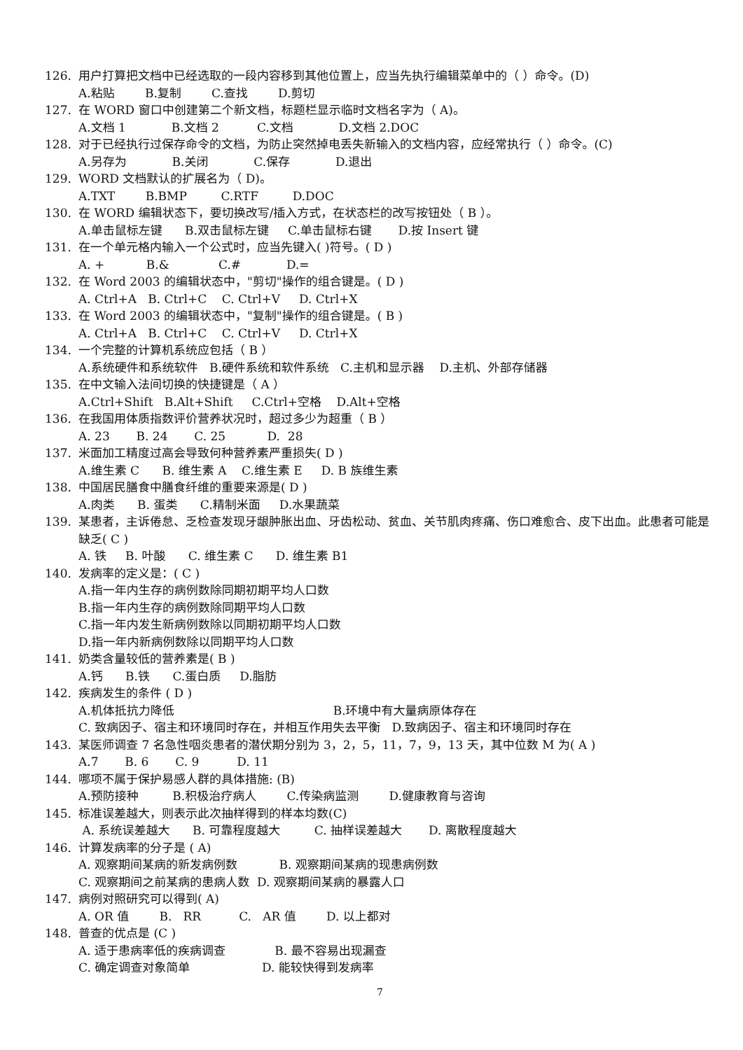126. 用户打算把文档中已经选取的一段内容移到其他位置上，应当先执行编辑菜单中的（ ）命令。(D)
A.粘贴 B.复制 C.查找 D.剪切
127. 在 WORD 窗口中创建第二个新文档，标题栏显示临时文档名字为（ A)。
A.文档 1 B.文档 2 C.文档 D.文档 2.DOC
128. 对于已经执行过保存命令的文档，为防止突然掉电丢失新输入的文档内容，应经常执行（ ）命令。(C)
A.另存为 B.关闭 C.保存 D.退出
129. WORD 文档默认的扩展名为（ D)。
A.TXT B.BMP C.RTF D.DOC
130. 在 WORD 编辑状态下，要切换改写/插入方式，在状态栏的改写按钮处（ B ）。
A.单击鼠标左键 B.双击鼠标左键 C.单击鼠标右键 D.按 Insert 键
131. 在一个单元格内输入一个公式时，应当先键入( )符号。( D )
A. + B.& C.# D.=
132. 在 Word 2003 的编辑状态中，"剪切"操作的组合键是。( D )
A. Ctrl+A B. Ctrl+C C. Ctrl+V D. Ctrl+X
133. 在 Word 2003 的编辑状态中，"复制"操作的组合键是。( B )
A. Ctrl+A B. Ctrl+C C. Ctrl+V D. Ctrl+X
134. 一个完整的计算机系统应包括（ B ）
A.系统硬件和系统软件 B.硬件系统和软件系统 C.主机和显示器 D.主机、外部存储器
135. 在中文输入法间切换的快捷键是（ A ）
A.Ctrl+Shift B.Alt+Shift C.Ctrl+空格 D.Alt+空格
136. 在我国用体质指数评价营养状况时，超过多少为超重（ B ）
A. 23 B. 24 C. 25 D. 28
137. 米面加工精度过高会导致何种营养素严重损失( D )
A.维生素 C B. 维生素 A C.维生素 E D. B 族维生素
138. 中国居民膳食中膳食纤维的重要来源是( D )
A.肉类 B. 蛋类 C.精制米面 D.水果蔬菜
139. 某患者，主诉倦怠、乏检查发现牙龈肿胀出血、牙齿松动、贫血、关节肌肉疼痛、伤口难愈合、皮下出血。此患者可能是缺乏( C )
A. 铁 B. 叶酸 C. 维生素 C D. 维生素 B1
140. 发病率的定义是：( C )
A.指一年内生存的病例数除同期初期平均人口数 B.指一年内生存的病例数除同期平均人口数 C.指一年内发生新病例数除以同期初期平均人口数 D.指一年内新病例数除以同期平均人口数
141. 奶类含量较低的营养素是( B )
A.钙 B.铁 C.蛋白质 D.脂肪
142. 疾病发生的条件 ( D )
A.机体抵抗力降低 B.环境中有大量病原体存在 C. 致病因子、宿主和环境同时存在，并相互作用失去平衡 D.致病因子、宿主和环境同时存在
143. 某医师调查 7 名急性咽炎患者的潜伏期分别为 3，2，5，11，7，9，13 天，其中位数 M 为( A )
A.7 B. 6 C. 9 D. 11
144. 哪项不属于保护易感人群的具体措施: (B)
A.预防接种 B.积极治疗病人 C.传染病监测 D.健康教育与咨询
145. 标准误差越大，则表示此次抽样得到的样本均数(C)
A. 系统误差越大 B. 可靠程度越大 C. 抽样误差越大 D. 离散程度越大
146. 计算发病率的分子是 ( A)
A. 观察期间某病的新发病例数 B. 观察期间某病的现患病例数 C. 观察期间之前某病的患病人数 D. 观察期间某病的暴露人口
147. 病例对照研究可以得到( A)
A. OR 值 B. RR C. AR 值 D. 以上都对
148. 普查的优点是 (C )
A. 适于患病率低的疾病调查 B. 最不容易出现漏查 C. 确定调查对象简单 D. 能较快得到发病率
7